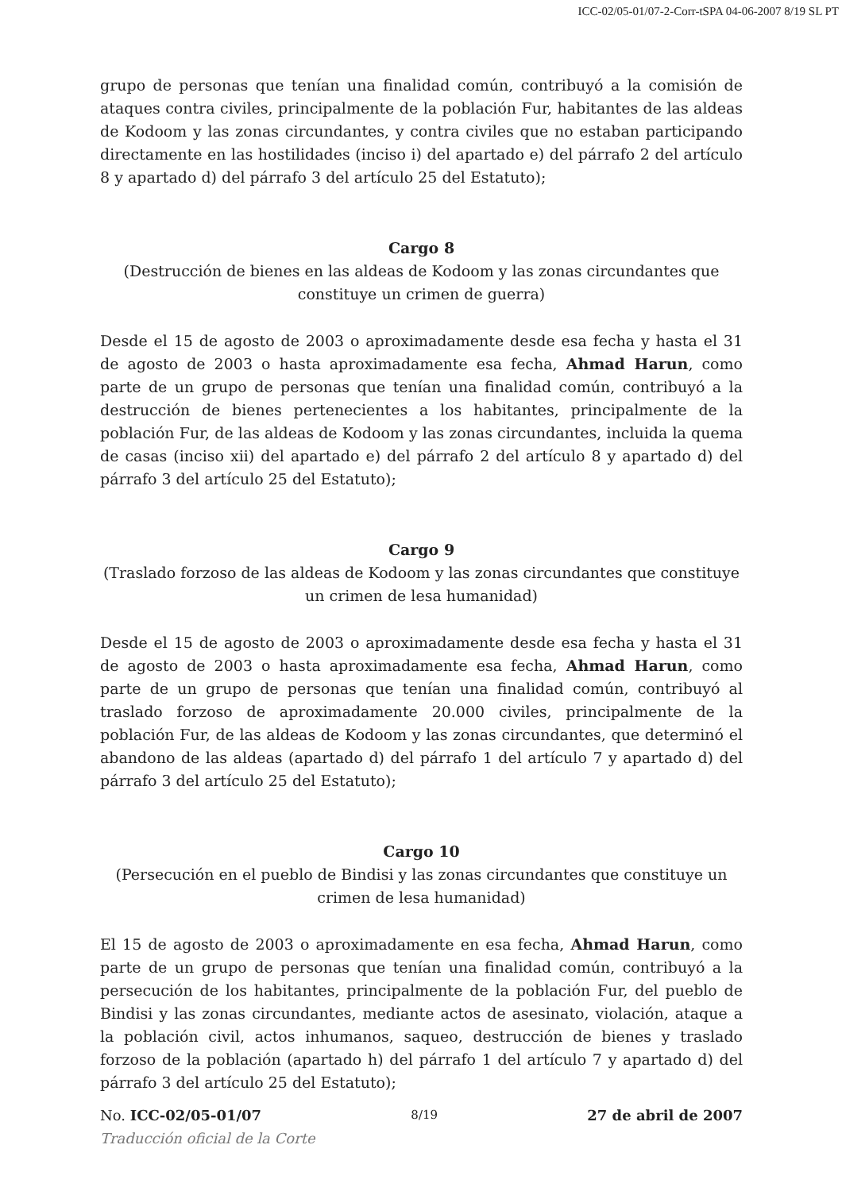ICC-02/05-01/07-2-Corr-tSPA 04-06-2007 8/19 SL PT
grupo de personas que tenían una finalidad común, contribuyó a la comisión de ataques contra civiles, principalmente de la población Fur, habitantes de las aldeas de Kodoom y las zonas circundantes, y contra civiles que no estaban participando directamente en las hostilidades (inciso i) del apartado e) del párrafo 2 del artículo 8 y apartado d) del párrafo 3 del artículo 25 del Estatuto);
Cargo 8
(Destrucción de bienes en las aldeas de Kodoom y las zonas circundantes que constituye un crimen de guerra)
Desde el 15 de agosto de 2003 o aproximadamente desde esa fecha y hasta el 31 de agosto de 2003 o hasta aproximadamente esa fecha, Ahmad Harun, como parte de un grupo de personas que tenían una finalidad común, contribuyó a la destrucción de bienes pertenecientes a los habitantes, principalmente de la población Fur, de las aldeas de Kodoom y las zonas circundantes, incluida la quema de casas (inciso xii) del apartado e) del párrafo 2 del artículo 8 y apartado d) del párrafo 3 del artículo 25 del Estatuto);
Cargo 9
(Traslado forzoso de las aldeas de Kodoom y las zonas circundantes que constituye un crimen de lesa humanidad)
Desde el 15 de agosto de 2003 o aproximadamente desde esa fecha y hasta el 31 de agosto de 2003 o hasta aproximadamente esa fecha, Ahmad Harun, como parte de un grupo de personas que tenían una finalidad común, contribuyó al traslado forzoso de aproximadamente 20.000 civiles, principalmente de la población Fur, de las aldeas de Kodoom y las zonas circundantes, que determinó el abandono de las aldeas (apartado d) del párrafo 1 del artículo 7 y apartado d) del párrafo 3 del artículo 25 del Estatuto);
Cargo 10
(Persecución en el pueblo de Bindisi y las zonas circundantes que constituye un crimen de lesa humanidad)
El 15 de agosto de 2003 o aproximadamente en esa fecha, Ahmad Harun, como parte de un grupo de personas que tenían una finalidad común, contribuyó a la persecución de los habitantes, principalmente de la población Fur, del pueblo de Bindisi y las zonas circundantes, mediante actos de asesinato, violación, ataque a la población civil, actos inhumanos, saqueo, destrucción de bienes y traslado forzoso de la población (apartado h) del párrafo 1 del artículo 7 y apartado d) del párrafo 3 del artículo 25 del Estatuto);
No. ICC-02/05-01/07 8/19 27 de abril de 2007
Traducción oficial de la Corte